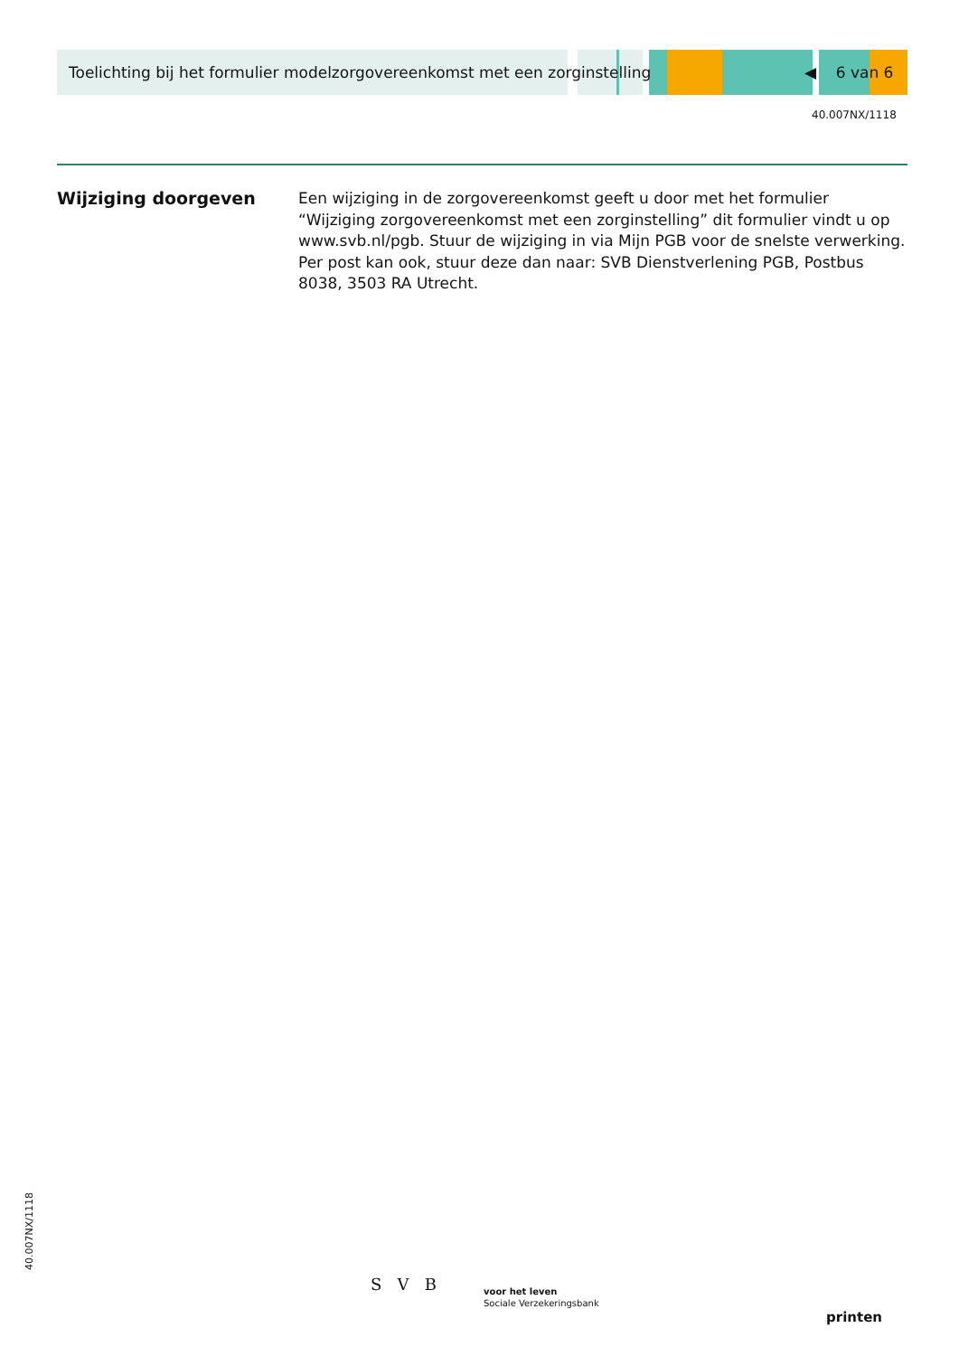Toelichting bij het formulier modelzorgovereenkomst met een zorginstelling ◀ 6 van 6
40.007NX/1118
Wijziging doorgeven
Een wijziging in de zorgovereenkomst geeft u door met het formulier “Wijziging zorgovereenkomst met een zorginstelling” dit formulier vindt u op www.svb.nl/pgb. Stuur de wijziging in via Mijn PGB voor de snelste verwerking. Per post kan ook, stuur deze dan naar: SVB Dienstverlening PGB, Postbus 8038, 3503 RA Utrecht.
40.007NX/1118 S V B
voor het leven
Sociale Verzekeringsbank
printen